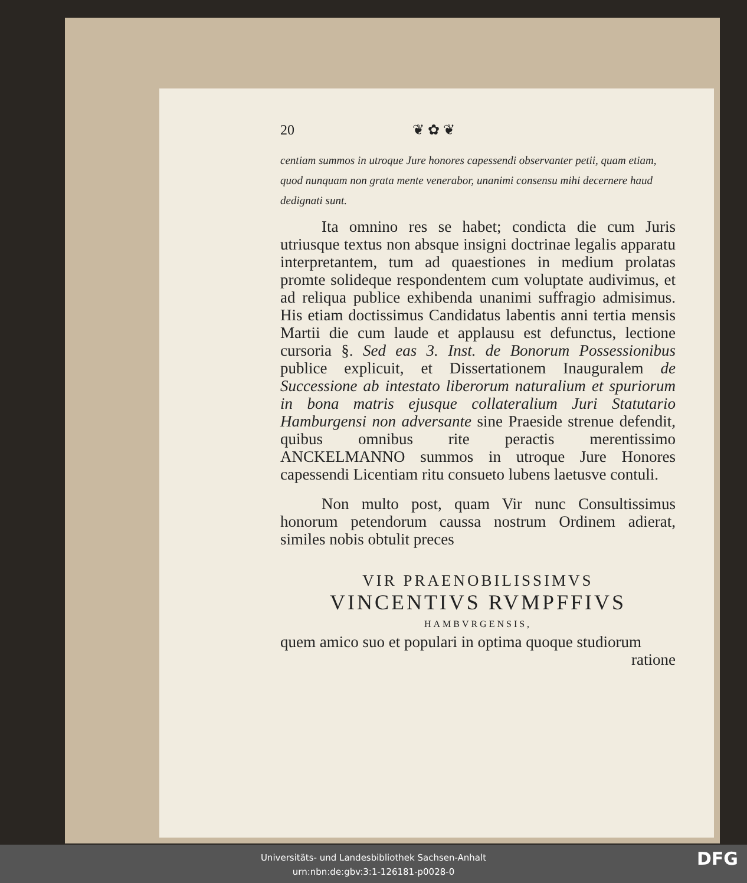20 ❦ ✿ ❦
centiam summos in utroque Jure honores capessendi observanter petii, quam etiam, quod nunquam non grata mente venerabor, unanimi consensu mihi decernere haud dedignati sunt.
Ita omnino res se habet; condicta die cum Juris utriusque textus non absque insigni doctrinae legalis apparatu interpretantem, tum ad quaestiones in medium prolatas promte solideque respondentem cum voluptate audivimus, et ad reliqua publice exhibenda unanimi suffragio admisimus. His etiam doctissimus Candidatus labentis anni tertia mensis Martii die cum laude et applausu est defunctus, lectione cursoria §. Sed eas 3. Inst. de Bonorum Possessionibus publice explicuit, et Dissertationem Inauguralem de Successione ab intestato liberorum naturalium et spuriorum in bona matris ejusque collateralium Juri Statutario Hamburgensi non adversante sine Praeside strenue defendit, quibus omnibus rite peractis merentissimo ANCKELMANNO summos in utroque Jure Honores capessendi Licentiam ritu consueto lubens laetusve contuli.
Non multo post, quam Vir nunc Consultissimus honorum petendorum caussa nostrum Ordinem adierat, similes nobis obtulit preces
VIR PRAENOBILISSIMVS
VINCENTIVS RVMPFFIVS
HAMBVRGENSIS,
quem amico suo et populari in optima quoque studiorum
ratione
Universitäts- und Landesbibliothek Sachsen-Anhalt
urn:nbn:de:gbv:3:1-126181-p0028-0
DFG